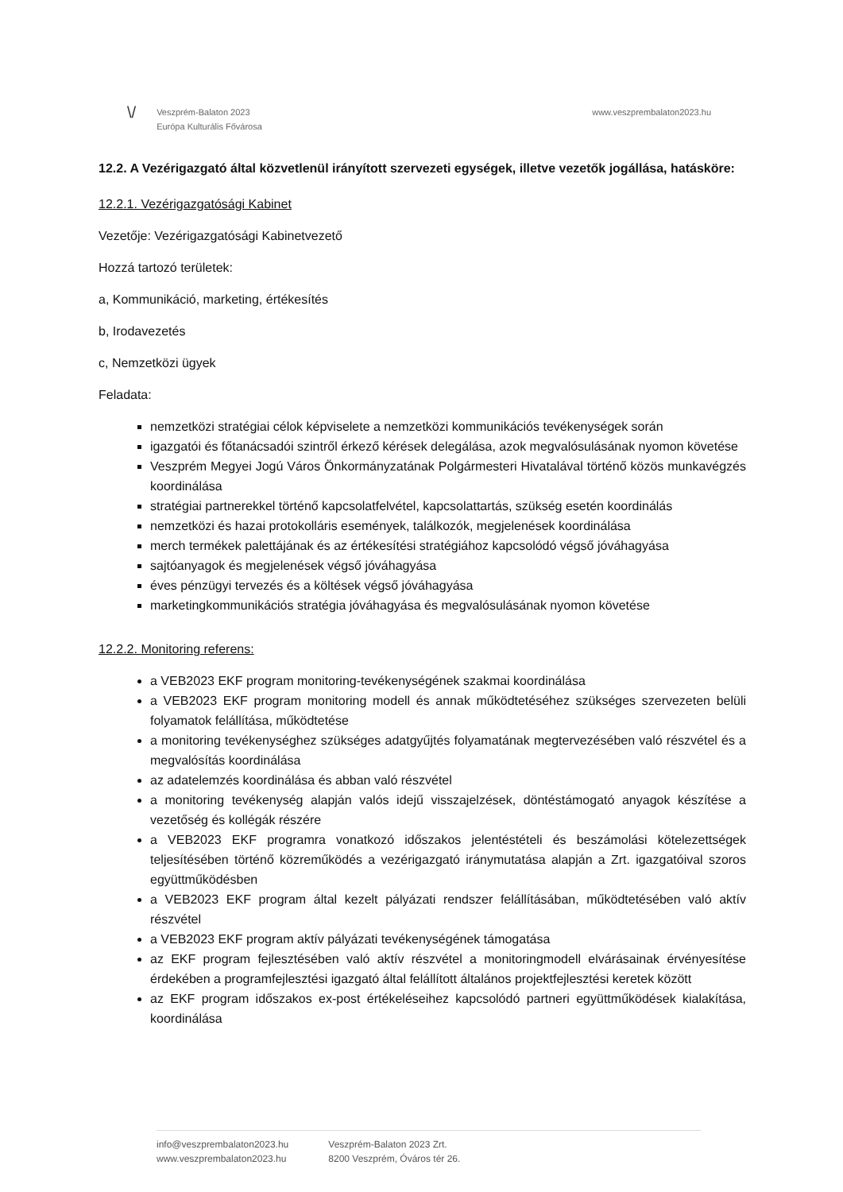\/
Veszprém-Balaton 2023
Európa Kulturális Fővárosa
www.veszprembalaton2023.hu
12.2. A Vezérigazgató által közvetlenül irányított szervezeti egységek, illetve vezetők jogállása, hatásköre:
12.2.1. Vezérigazgatósági Kabinet
Vezetője: Vezérigazgatósági Kabinetvezető
Hozzá tartozó területek:
a, Kommunikáció, marketing, értékesítés
b, Irodavezetés
c, Nemzetközi ügyek
Feladata:
nemzetközi stratégiai célok képviselete a nemzetközi kommunikációs tevékenységek során
igazgatói és főtanácsadói szintről érkező kérések delegálása, azok megvalósulásának nyomon követése
Veszprém Megyei Jogú Város Önkormányzatának Polgármesteri Hivatalával történő közös munkavégzés koordinálása
stratégiai partnerekkel történő kapcsolatfelvétel, kapcsolattartás, szükség esetén koordinálás
nemzetközi és hazai protokolláris események, találkozók, megjelenések koordinálása
merch termékek palettájának és az értékesítési stratégiához kapcsolódó végső jóváhagyása
sajtóanyagok és megjelenések végső jóváhagyása
éves pénzügyi tervezés és a költések végső jóváhagyása
marketingkommunikációs stratégia jóváhagyása és megvalósulásának nyomon követése
12.2.2. Monitoring referens:
a VEB2023 EKF program monitoring-tevékenységének szakmai koordinálása
a VEB2023 EKF program monitoring modell és annak működtetéséhez szükséges szervezeten belüli folyamatok felállítása, működtetése
a monitoring tevékenységhez szükséges adatgyűjtés folyamatának megtervezésében való részvétel és a megvalósítás koordinálása
az adatelemzés koordinálása és abban való részvétel
a monitoring tevékenység alapján valós idejű visszajelzések, döntéstámogató anyagok készítése a vezetőség és kollégák részére
a VEB2023 EKF programra vonatkozó időszakos jelentéstételi és beszámolási kötelezettségek teljesítésében történő közreműködés a vezérigazgató iránymutatása alapján a Zrt. igazgatóival szoros együttműködésben
a VEB2023 EKF program által kezelt pályázati rendszer felállításában, működtetésében való aktív részvétel
a VEB2023 EKF program aktív pályázati tevékenységének támogatása
az EKF program fejlesztésében való aktív részvétel a monitoringmodell elvárásainak érvényesítése érdekében a programfejlesztési igazgató által felállított általános projektfejlesztési keretek között
az EKF program időszakos ex-post értékeléseihez kapcsolódó partneri együttműködések kialakítása, koordinálása
info@veszprembalaton2023.hu
www.veszprembalaton2023.hu
Veszprém-Balaton 2023 Zrt.
8200 Veszprém, Óváros tér 26.